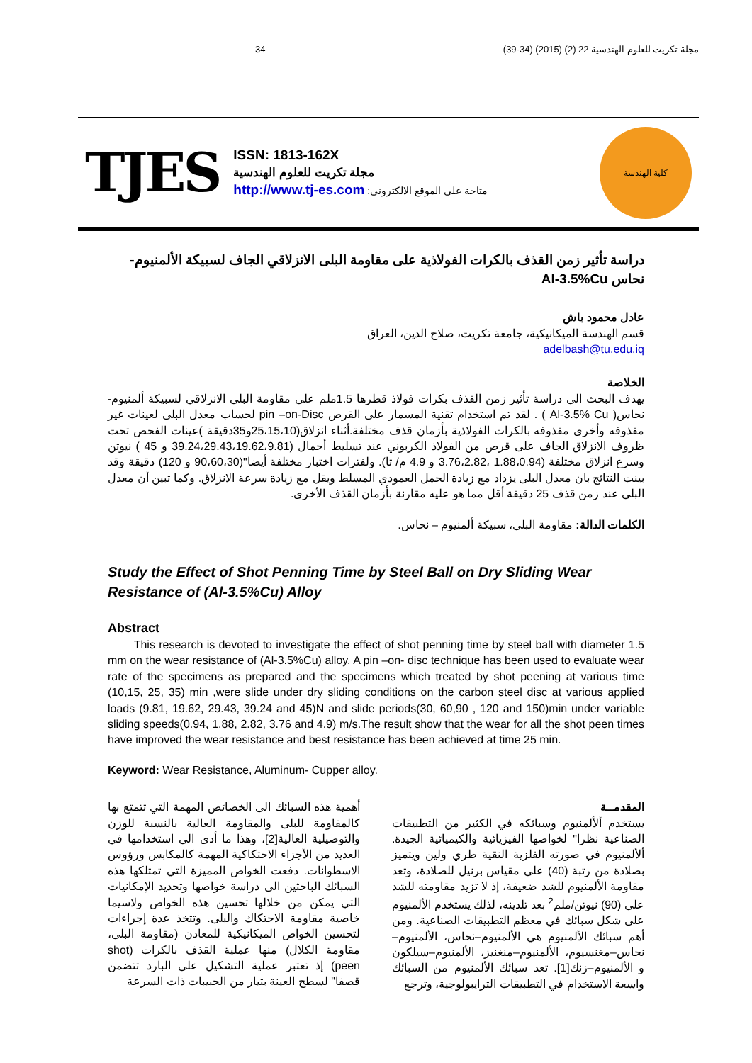34 مجلة تكريت للعلوم الهندسية 22 (2) (2015) (34-39)
TJES
ISSN: 1813-162X
مجلة تكريت للعلوم الهندسية
http://www.tj-es.com :متاحة على الموقع الالكتروني
كلية الهندسة
دراسة تأثير زمن القذف بالكرات الفولاذية على مقاومة البلى الانزلاقي الجاف لسبيكة الألمنيوم- نحاس Al-3.5%Cu
عادل محمود باش
قسم الهندسة الميكانيكية، جامعة تكريت، صلاح الدين، العراق
adelbash@tu.edu.iq
الخلاصة
يهدف البحث الى دراسة تأثير زمن القذف بكرات فولاذ قطرها 1.5ملم على مقاومة البلى الانزلاقي لسبيكة ألمنيوم-نحاس( Al-3.5% Cu ) . لقد تم استخدام تقنية المسمار على القرص pin –on-Disc لحساب معدل البلى لعينات غير مقذوفه وأخرى مقذوفه بالكرات الفولاذية بأزمان قذف مختلفة.أثناء انزلاق(25،15،10و35دقيقة )عينات الفحص تحت ظروف الانزلاق الجاف على قرص من الفولاذ الكربوني عند تسليط أحمال (39.24،29.43،19.62،9.81 و 45 ) نيوتن وسرع انزلاق مختلفة (1.88،0.94 ،3.76،2.82 و 4.9 م/ ثا). ولفترات اختبار مختلفة أيضا"(90،60،30 و 120) دقيقة وقد بينت النتائج بان معدل البلى يزداد مع زيادة الحمل العمودي المسلط ويقل مع زيادة سرعة الانزلاق. وكما تبين أن معدل البلى عند زمن قذف 25 دقيقة أقل مما هو عليه مقارنة بأزمان القذف الأخرى.
الكلمات الدالة: مقاومة البلى، سبيكة ألمنيوم – نحاس.
Study the Effect of Shot Penning Time by Steel Ball on Dry Sliding Wear Resistance of (Al-3.5%Cu) Alloy
Abstract
This research is devoted to investigate the effect of shot penning time by steel ball with diameter 1.5 mm on the wear resistance of (Al-3.5%Cu) alloy. A pin –on- disc technique has been used to evaluate wear rate of the specimens as prepared and the specimens which treated by shot peening at various time (10,15, 25, 35) min ,were slide under dry sliding conditions on the carbon steel disc at various applied loads (9.81, 19.62, 29.43, 39.24 and 45)N and slide periods(30, 60,90 , 120 and 150)min under variable sliding speeds(0.94, 1.88, 2.82, 3.76 and 4.9) m/s.The result show that the wear for all the shot peen times have improved the wear resistance and best resistance has been achieved at time 25 min.
Keyword: Wear Resistance, Aluminum- Cupper alloy.
المقدمــة
يستخدم ألألمنيوم وسبائكه في الكثير من التطبيقات الصناعية نظرا" لخواصها الفيزيائية والكيميائية الجيدة. ألألمنيوم في صورته الفلزية النقية طري ولين ويتميز بصلادة من رتبة (40) على مقياس برنيل للصلادة، وتعد مقاومة الألمنيوم للشد ضعيفة، إذ لا تزيد مقاومته للشد على (90) نيوتن/ملم<sup>2</sup> بعد تلدينه، لذلك يستخدم الألمنيوم على شكل سبائك في معظم التطبيقات الصناعية. ومن أهم سبائك الألمنيوم هي الألمنيوم–نحاس، الألمنيوم–نحاس–مغنسيوم، الألمنيوم–منغنيز، الألمنيوم–سيلكون و الألمنيوم–زنك[1]. تعد سبائك الألمنيوم من السبائك واسعة الاستخدام في التطبيقات الترايبولوجية، وترجع
أهمية هذه السبائك الى الخصائص المهمة التي تتمتع بها كالمقاومة للبلى والمقاومة العالية بالنسبة للوزن والتوصيلية العالية[2]، وهذا ما أدى الى استخدامها في العديد من الأجزاء الاحتكاكية المهمة كالمكابس ورؤوس الاسطوانات. دفعت الخواص المميزة التي تمتلكها هذه السبائك الباحثين الى دراسة خواصها وتحديد الإمكانيات التي يمكن من خلالها تحسين هذه الخواص ولاسيما خاصية مقاومة الاحتكاك والبلى. وتتخذ عدة إجراءات لتحسين الخواص الميكانيكية للمعادن (مقاومة البلى، مقاومة الكلال) منها عملية القذف بالكرات (shot peen) إذ تعتبر عملية التشكيل على البارد تتضمن قصفا" لسطح العينة بتيار من الحبيبات ذات السرعة